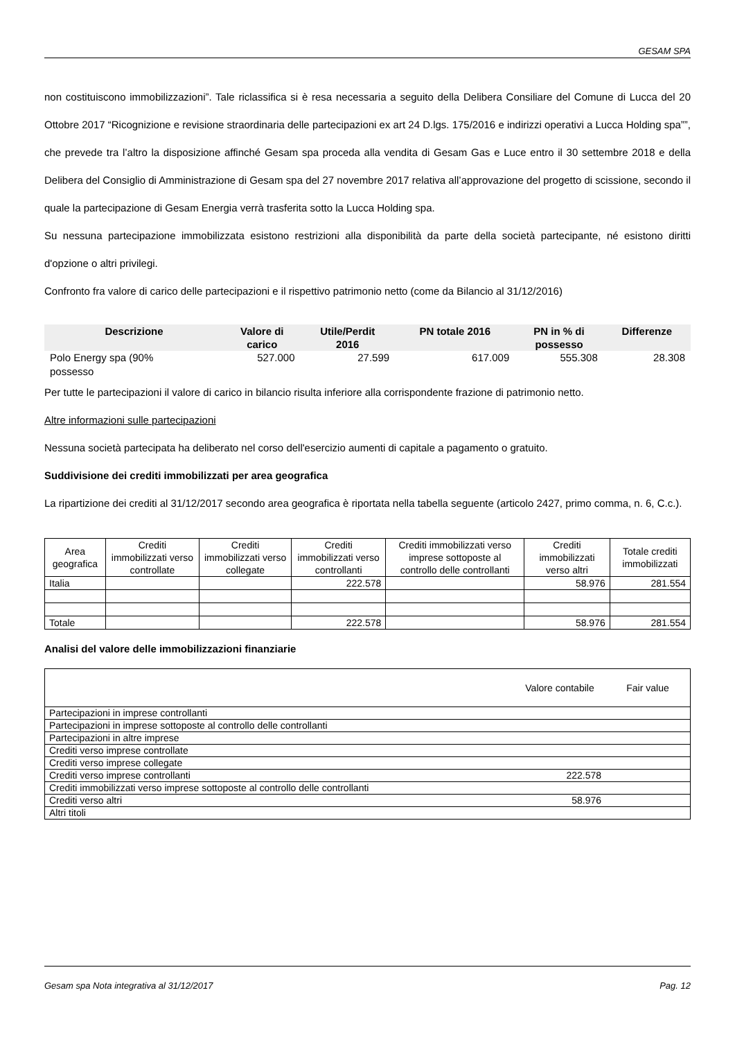GESAM SPA
non costituiscono immobilizzazioni”. Tale riclassifica si è resa necessaria a seguito della Delibera Consiliare del Comune di Lucca del 20 Ottobre 2017 “Ricognizione e revisione straordinaria delle partecipazioni ex art 24 D.lgs. 175/2016 e indirizzi operativi a Lucca Holding spa””, che prevede tra l’altro la disposizione affinché Gesam spa proceda alla vendita di Gesam Gas e Luce entro il 30 settembre 2018 e della Delibera del Consiglio di Amministrazione di Gesam spa del 27 novembre 2017 relativa all’approvazione del progetto di scissione, secondo il quale la partecipazione di Gesam Energia verrà trasferita sotto la Lucca Holding spa.
Su nessuna partecipazione immobilizzata esistono restrizioni alla disponibilità da parte della società partecipante, né esistono diritti d'opzione o altri privilegi.
Confronto fra valore di carico delle partecipazioni e il rispettivo patrimonio netto (come da Bilancio al 31/12/2016)
| Descrizione | Valore di carico | Utile/Perdit 2016 | PN totale 2016 | PN in % di possesso | Differenze |
| --- | --- | --- | --- | --- | --- |
| Polo Energy spa (90% possesso | 527.000 | 27.599 | 617.009 | 555.308 | 28.308 |
Per tutte le partecipazioni il valore di carico in bilancio risulta inferiore alla corrispondente frazione di patrimonio netto.
Altre informazioni sulle partecipazioni
Nessuna società partecipata ha deliberato nel corso dell'esercizio aumenti di capitale a pagamento o gratuito.
Suddivisione dei crediti immobilizzati per area geografica
La ripartizione dei crediti al 31/12/2017 secondo area geografica è riportata nella tabella seguente (articolo 2427, primo comma, n. 6, C.c.).
| Area geografica | Crediti immobilizzati verso controllate | Crediti immobilizzati verso collegate | Crediti immobilizzati verso controllanti | Crediti immobilizzati verso imprese sottoposte al controllo delle controllanti | Crediti immobilizzati verso altri | Totale crediti immobilizzati |
| --- | --- | --- | --- | --- | --- | --- |
| Italia | | | 222.578 | | 58.976 | 281.554 |
| Totale | | | 222.578 | | 58.976 | 281.554 |
Analisi del valore delle immobilizzazioni finanziarie
| | Valore contabile | Fair value |
| Partecipazioni in imprese controllanti | | |
| Partecipazioni in imprese sottoposte al controllo delle controllanti | | |
| Partecipazioni in altre imprese | | |
| Crediti verso imprese controllate | | |
| Crediti verso imprese collegate | | |
| Crediti verso imprese controllanti | 222.578 | |
| Crediti immobilizzati verso imprese sottoposte al controllo delle controllanti | | |
| Crediti verso altri | 58.976 | |
| Altri titoli | | |
Gesam spa Nota integrativa al 31/12/2017 Pag. 12